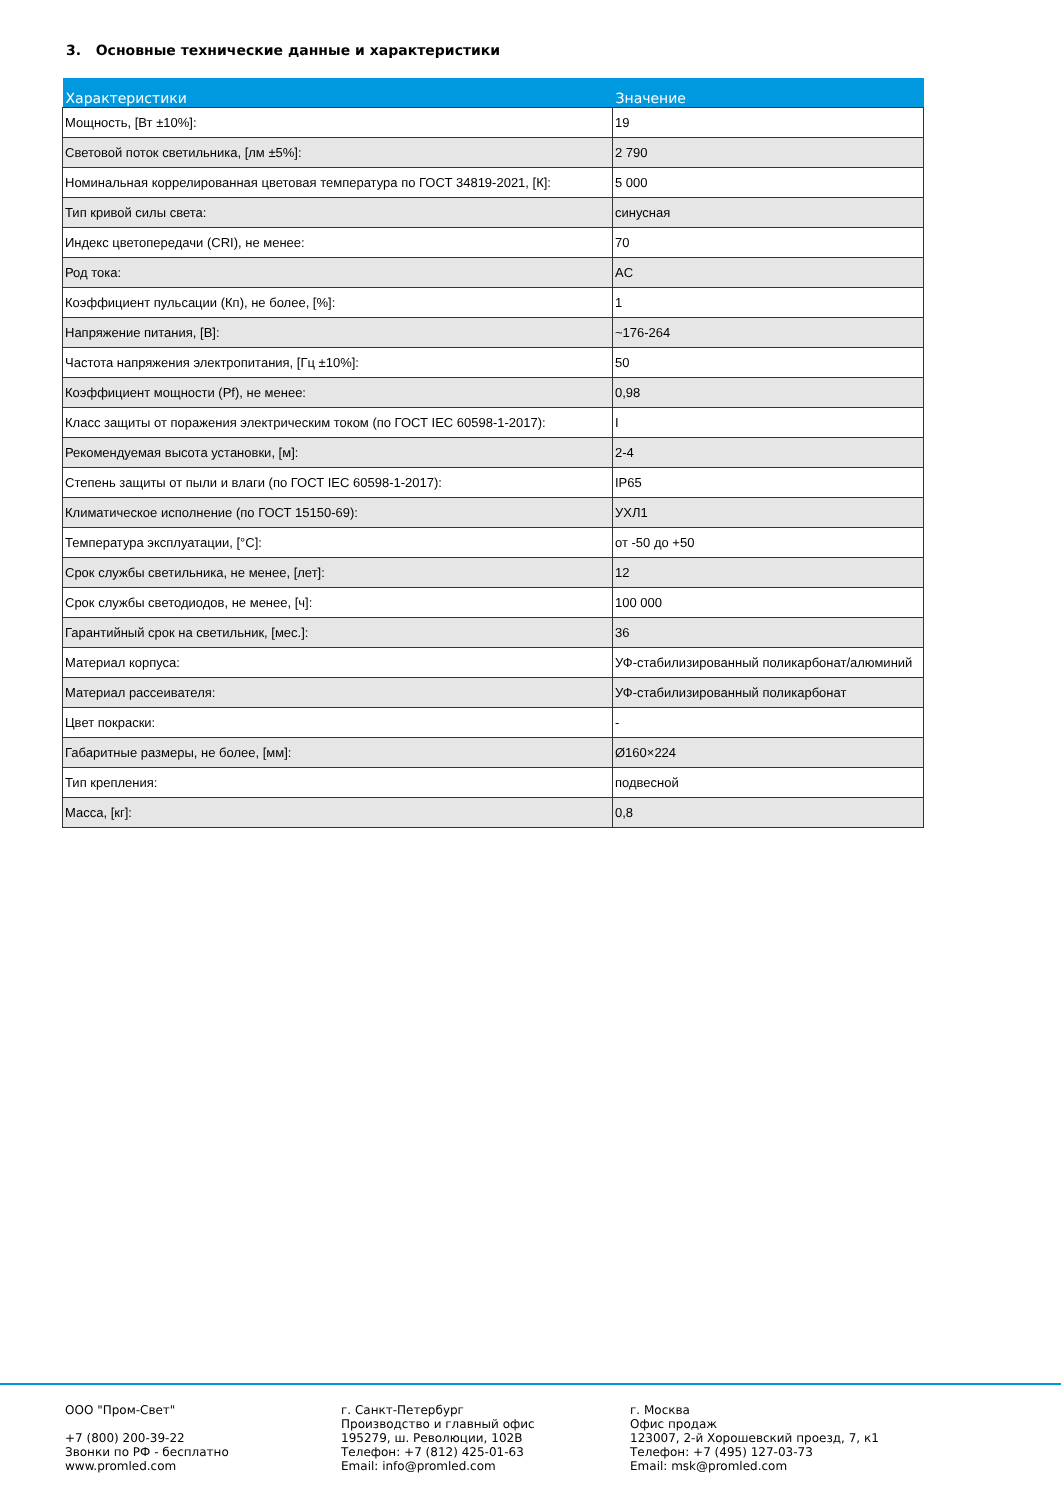3. Основные технические данные и характеристики
| Характеристики | Значение |
| --- | --- |
| Мощность, [Вт ±10%]: | 19 |
| Световой поток светильника, [лм ±5%]: | 2 790 |
| Номинальная коррелированная цветовая температура по ГОСТ 34819-2021, [К]: | 5 000 |
| Тип кривой силы света: | синусная |
| Индекс цветопередачи (CRI), не менее: | 70 |
| Род тока: | AC |
| Коэффициент пульсации (Кп), не более, [%]: | 1 |
| Напряжение питания, [В]: | ~176-264 |
| Частота напряжения электропитания, [Гц ±10%]: | 50 |
| Коэффициент мощности (Pf), не менее: | 0,98 |
| Класс защиты от поражения электрическим током (по ГОСТ IEC 60598-1-2017): | I |
| Рекомендуемая высота установки, [м]: | 2-4 |
| Степень защиты от пыли и влаги (по ГОСТ IEC 60598-1-2017): | IP65 |
| Климатическое исполнение (по ГОСТ 15150-69): | УХЛ1 |
| Температура эксплуатации, [°C]: | от -50 до +50 |
| Срок службы светильника, не менее, [лет]: | 12 |
| Срок службы светодиодов, не менее, [ч]: | 100 000 |
| Гарантийный срок на светильник, [мес.]: | 36 |
| Материал корпуса: | УФ-стабилизированный поликарбонат/алюминий |
| Материал рассеивателя: | УФ-стабилизированный поликарбонат |
| Цвет покраски: | - |
| Габаритные размеры, не более, [мм]: | Ø160×224 |
| Тип крепления: | подвесной |
| Масса, [кг]: | 0,8 |
ООО "Пром-Свет" +7 (800) 200-39-22 Звонки по РФ - бесплатно www.promled.com
г. Санкт-Петербург Производство и главный офис 195279, ш. Революции, 102В Телефон: +7 (812) 425-01-63 Email: info@promled.com
г. Москва Офис продаж 123007, 2-й Хорошевский проезд, 7, к1 Телефон: +7 (495) 127-03-73 Email: msk@promled.com